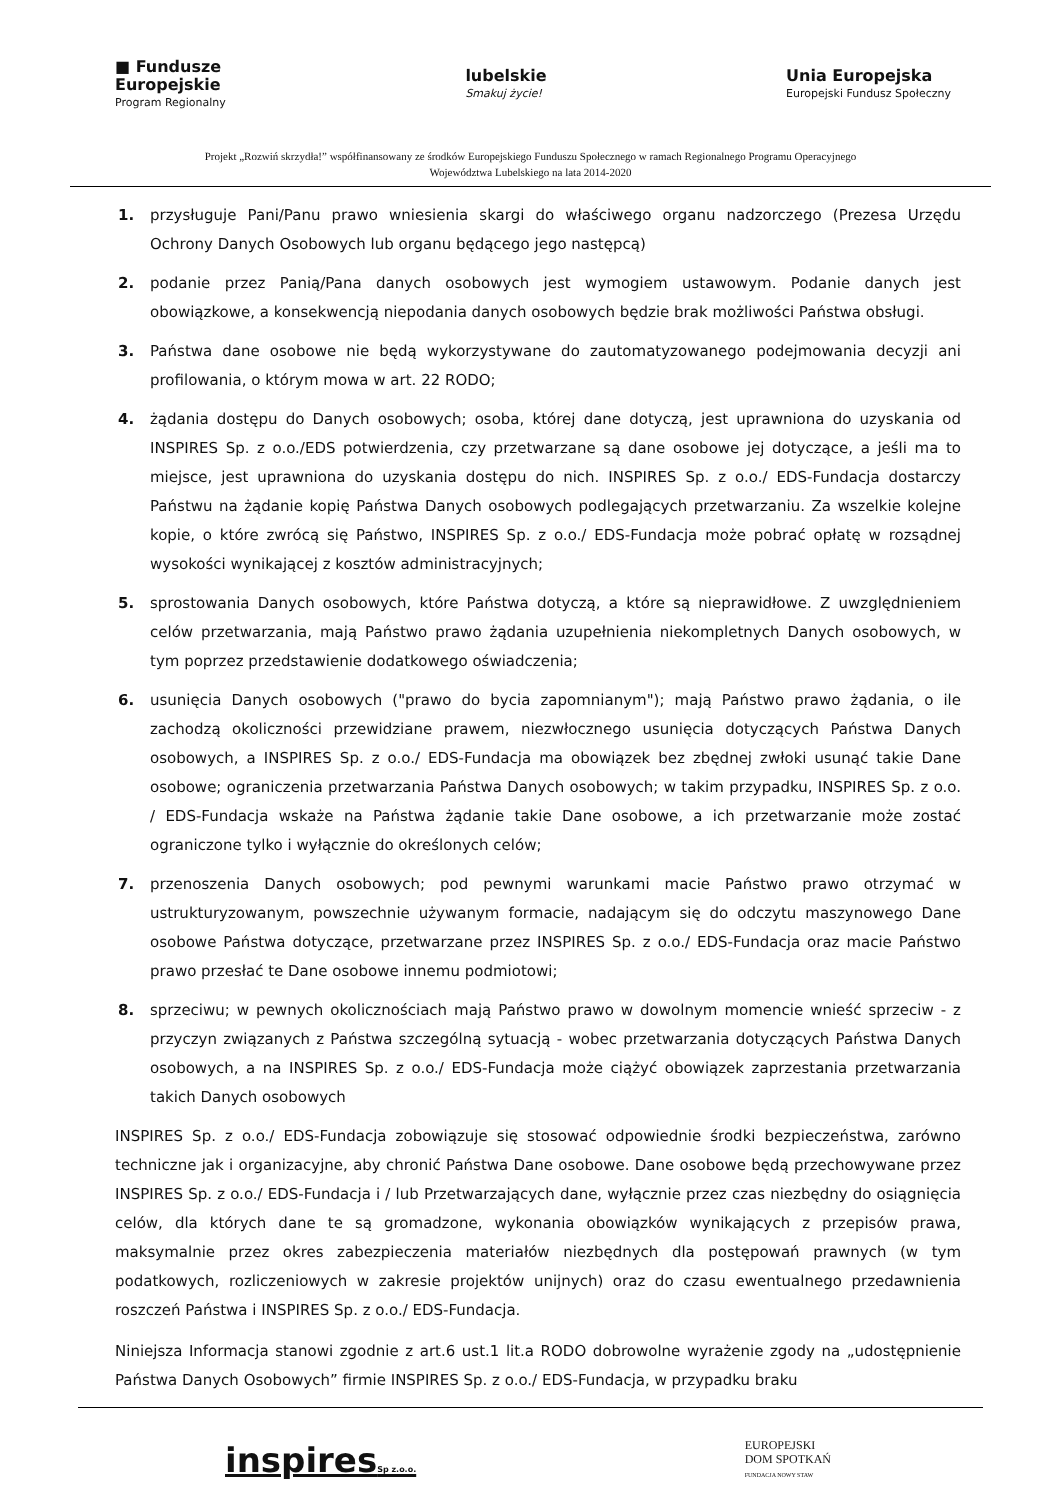■ Fundusze
Europejskie
Program Regionalny
lubelskie
Smakuj życie!
Unia Europejska
Europejski Fundusz Społeczny
Projekt „Rozwiń skrzydła!” współfinansowany ze środków Europejskiego Funduszu Społecznego w ramach Regionalnego Programu Operacyjnego
Województwa Lubelskiego na lata 2014-2020
1. przysługuje Pani/Panu prawo wniesienia skargi do właściwego organu nadzorczego (Prezesa Urzędu Ochrony Danych Osobowych lub organu będącego jego następcą)
2. podanie przez Panią/Pana danych osobowych jest wymogiem ustawowym. Podanie danych jest obowiązkowe, a konsekwencją niepodania danych osobowych będzie brak możliwości Państwa obsługi.
3. Państwa dane osobowe nie będą wykorzystywane do zautomatyzowanego podejmowania decyzji ani profilowania, o którym mowa w art. 22 RODO;
4. żądania dostępu do Danych osobowych; osoba, której dane dotyczą, jest uprawniona do uzyskania od INSPIRES Sp. z o.o./EDS potwierdzenia, czy przetwarzane są dane osobowe jej dotyczące, a jeśli ma to miejsce, jest uprawniona do uzyskania dostępu do nich. INSPIRES Sp. z o.o./ EDS-Fundacja dostarczy Państwu na żądanie kopię Państwa Danych osobowych podlegających przetwarzaniu. Za wszelkie kolejne kopie, o które zwrócą się Państwo, INSPIRES Sp. z o.o./ EDS-Fundacja może pobrać opłatę w rozsądnej wysokości wynikającej z kosztów administracyjnych;
5. sprostowania Danych osobowych, które Państwa dotyczą, a które są nieprawidłowe. Z uwzględnieniem celów przetwarzania, mają Państwo prawo żądania uzupełnienia niekompletnych Danych osobowych, w tym poprzez przedstawienie dodatkowego oświadczenia;
6. usunięcia Danych osobowych ("prawo do bycia zapomnianym"); mają Państwo prawo żądania, o ile zachodzą okoliczności przewidziane prawem, niezwłocznego usunięcia dotyczących Państwa Danych osobowych, a INSPIRES Sp. z o.o./ EDS-Fundacja ma obowiązek bez zbędnej zwłoki usunąć takie Dane osobowe; ograniczenia przetwarzania Państwa Danych osobowych; w takim przypadku, INSPIRES Sp. z o.o. / EDS-Fundacja wskaże na Państwa żądanie takie Dane osobowe, a ich przetwarzanie może zostać ograniczone tylko i wyłącznie do określonych celów;
7. przenoszenia Danych osobowych; pod pewnymi warunkami macie Państwo prawo otrzymać w ustrukturyzowanym, powszechnie używanym formacie, nadającym się do odczytu maszynowego Dane osobowe Państwa dotyczące, przetwarzane przez INSPIRES Sp. z o.o./ EDS-Fundacja oraz macie Państwo prawo przesłać te Dane osobowe innemu podmiotowi;
8. sprzeciwu; w pewnych okolicznościach mają Państwo prawo w dowolnym momencie wnieść sprzeciw - z przyczyn związanych z Państwa szczególną sytuacją - wobec przetwarzania dotyczących Państwa Danych osobowych, a na INSPIRES Sp. z o.o./ EDS-Fundacja może ciążyć obowiązek zaprzestania przetwarzania takich Danych osobowych
INSPIRES Sp. z o.o./ EDS-Fundacja zobowiązuje się stosować odpowiednie środki bezpieczeństwa, zarówno techniczne jak i organizacyjne, aby chronić Państwa Dane osobowe. Dane osobowe będą przechowywane przez INSPIRES Sp. z o.o./ EDS-Fundacja i / lub Przetwarzających dane, wyłącznie przez czas niezbędny do osiągnięcia celów, dla których dane te są gromadzone, wykonania obowiązków wynikających z przepisów prawa, maksymalnie przez okres zabezpieczenia materiałów niezbędnych dla postępowań prawnych (w tym podatkowych, rozliczeniowych w zakresie projektów unijnych) oraz do czasu ewentualnego przedawnienia roszczeń Państwa i INSPIRES Sp. z o.o./ EDS-Fundacja.
Niniejsza Informacja stanowi zgodnie z art.6 ust.1 lit.a RODO dobrowolne wyrażenie zgody na „udostępnienie Państwa Danych Osobowych” firmie INSPIRES Sp. z o.o./ EDS-Fundacja, w przypadku braku
inspiresSp z.o.o.
EUROPEJSKI
DOM SPOTKAŃ
FUNDACJA NOWY STAW